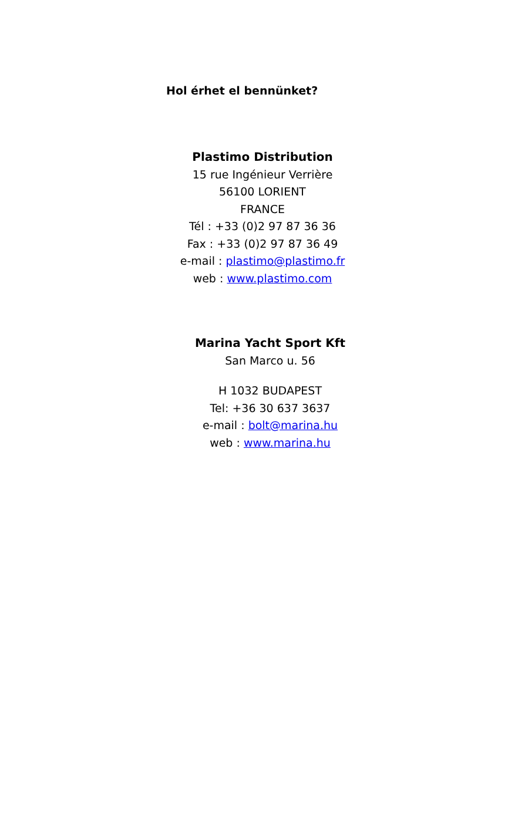Hol érhet el bennünket?
Plastimo Distribution
15 rue Ingénieur Verrière
56100 LORIENT
FRANCE
Tél : +33 (0)2 97 87 36 36
Fax : +33 (0)2 97 87 36 49
e-mail : plastimo@plastimo.fr
web : www.plastimo.com
Marina Yacht Sport Kft
San Marco u. 56
H 1032 BUDAPEST
Tel: +36 30 637 3637
e-mail : bolt@marina.hu
web : www.marina.hu